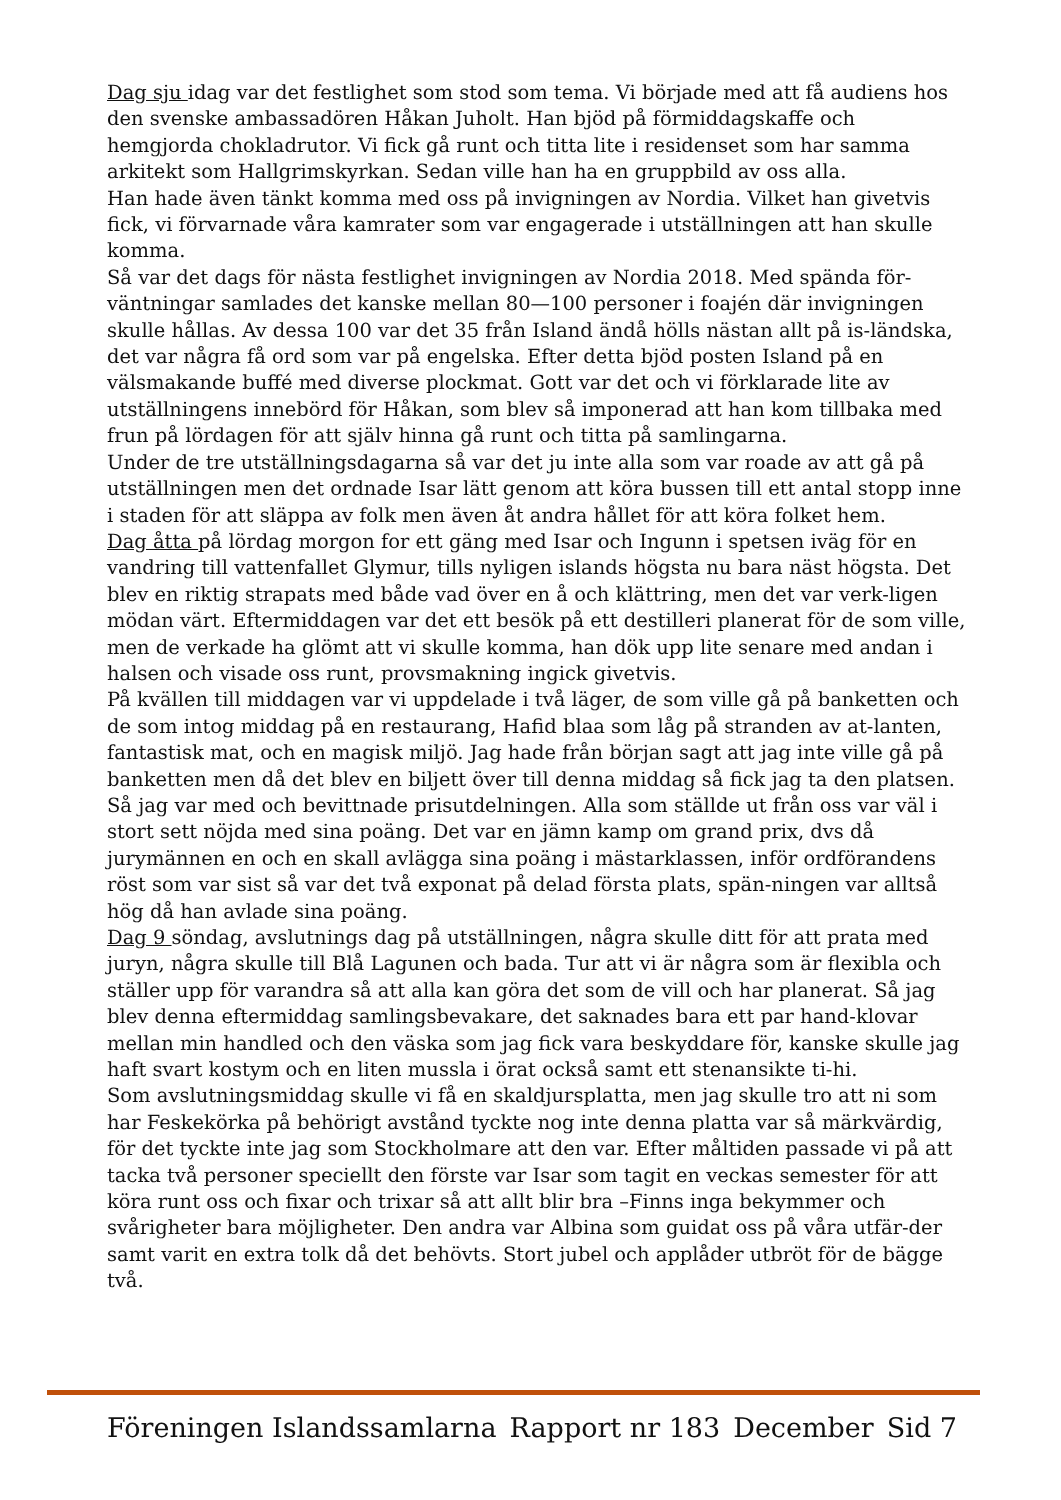Dag sju idag var det festlighet som stod som tema. Vi började med att få audiens hos den svenske ambassadören Håkan Juholt. Han bjöd på förmiddagskaffe och hemgjorda chokladrutor. Vi fick gå runt och titta lite i residenset som har samma arkitekt som Hallgrimskyrkan. Sedan ville han ha en gruppbild av oss alla.
Han hade även tänkt komma med oss på invigningen av Nordia. Vilket han givetvis fick, vi förvarnade våra kamrater som var engagerade i utställningen att han skulle komma.
Så var det dags för nästa festlighet invigningen av Nordia 2018. Med spända för-väntningar samlades det kanske mellan 80—100 personer i foajén där invigningen skulle hållas. Av dessa 100 var det 35 från Island ändå hölls nästan allt på is-ländska, det var några få ord som var på engelska. Efter detta bjöd posten Island på en välsmakande buffé med diverse plockmat. Gott var det och vi förklarade lite av utställningens innebörd för Håkan, som blev så imponerad att han kom tillbaka med frun på lördagen för att själv hinna gå runt och titta på samlingarna.
Under de tre utställningsdagarna så var det ju inte alla som var roade av att gå på utställningen men det ordnade Isar lätt genom att köra bussen till ett antal stopp inne i staden för att släppa av folk men även åt andra hållet för att köra folket hem.
Dag åtta på lördag morgon for ett gäng med Isar och Ingunn i spetsen iväg för en vandring till vattenfallet Glymur, tills nyligen islands högsta nu bara näst högsta. Det blev en riktig strapats med både vad över en å och klättring, men det var verk-ligen mödan värt. Eftermiddagen var det ett besök på ett destilleri planerat för de som ville, men de verkade ha glömt att vi skulle komma, han dök upp lite senare med andan i halsen och visade oss runt, provsmakning ingick givetvis.
På kvällen till middagen var vi uppdelade i två läger, de som ville gå på banketten och de som intog middag på en restaurang, Hafid blaa som låg på stranden av at-lanten, fantastisk mat, och en magisk miljö. Jag hade från början sagt att jag inte ville gå på banketten men då det blev en biljett över till denna middag så fick jag ta den platsen. Så jag var med och bevittnade prisutdelningen. Alla som ställde ut från oss var väl i stort sett nöjda med sina poäng. Det var en jämn kamp om grand prix, dvs då jurymännen en och en skall avlägga sina poäng i mästarklassen, inför ordförandens röst som var sist så var det två exponat på delad första plats, spän-ningen var alltså hög då han avlade sina poäng.
Dag 9 söndag, avslutnings dag på utställningen, några skulle ditt för att prata med juryn, några skulle till Blå Lagunen och bada. Tur att vi är några som är flexibla och ställer upp för varandra så att alla kan göra det som de vill och har planerat. Så jag blev denna eftermiddag samlingsbevakare, det saknades bara ett par hand-klovar mellan min handled och den väska som jag fick vara beskyddare för, kanske skulle jag haft svart kostym och en liten mussla i örat också samt ett stenansikte ti-hi.
Som avslutningsmiddag skulle vi få en skaldjursplatta, men jag skulle tro att ni som har Feskekörka på behörigt avstånd tyckte nog inte denna platta var så märkvärdig, för det tyckte inte jag som Stockholmare att den var. Efter måltiden passade vi på att tacka två personer speciellt den förste var Isar som tagit en veckas semester för att köra runt oss och fixar och trixar så att allt blir bra –Finns inga bekymmer och svårigheter bara möjligheter. Den andra var Albina som guidat oss på våra utfär-der samt varit en extra tolk då det behövts. Stort jubel och applåder utbröt för de bägge två.
Föreningen Islandssamlarna Rapport nr 183 December Sid 7